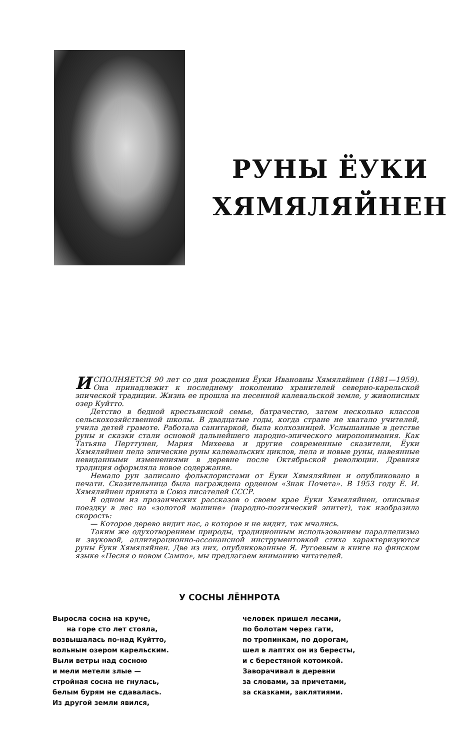РУНЫ ЁУКИ
ХЯМЯЛЯЙНЕН
ИСПОЛНЯЕТСЯ 90 лет со дня рождения Ёуки Ивановны Хямяляйнен (1881—1959). Она принадлежит к последнему поколению хранителей северно-карельской эпической традиции. Жизнь ее прошла на песенной калевальской земле, у живописных озер Куйтто.
Детство в бедной крестьянской семье, батрачество, затем несколько классов сельскохозяйственной школы. В двадцатые годы, когда стране не хватало учителей, учила детей грамоте. Работала санитаркой, была колхозницей. Услышанные в детстве руны и сказки стали основой дальнейшего народно-эпического миропонимания. Как Татьяна Перттунен, Мария Михеева и другие современные сказители, Ёуки Хямяляйнен пела эпические руны калевальских циклов, пела и новые руны, навеянные невиданными изменениями в деревне после Октябрьской революции. Древняя традиция оформляла новое содержание.
Немало рун записано фольклористами от Ёуки Хямяляйнен и опубликовано в печати. Сказительница была награждена орденом «Знак Почета». В 1953 году Ё. И. Хямяляйнен принята в Союз писателей СССР.
В одном из прозаических рассказов о своем крае Ёуки Хямяляйнен, описывая поездку в лес на «золотой машине» (народно-поэтический эпитет), так изобразила скорость:
— Которое дерево видит нас, а которое и не видит, так мчались.
Таким же одухотворением природы, традиционным использованием параллелизма и звуковой, аллитерационно-ассонансной инструментовкой стиха характеризуются руны Ёуки Хямяляйнен. Две из них, опубликованные Я. Ругоевым в книге на финском языке «Песня о новом Сампо», мы предлагаем вниманию читателей.
У СОСНЫ ЛЁННРОТА
Выросла сосна на круче,
на горе сто лет стояла,
возвышалась по-над Куйтто,
вольным озером карельским.
Выли ветры над сосною
и мели метели злые —
стройная сосна не гнулась,
белым бурям не сдавалась.
Из другой земли явился,
человек пришел лесами,
по болотам через гати,
по тропинкам, по дорогам,
шел в лаптях он из бересты,
и с берестяной котомкой.
Заворачивал в деревни
за словами, за причетами,
за сказками, заклятиями.